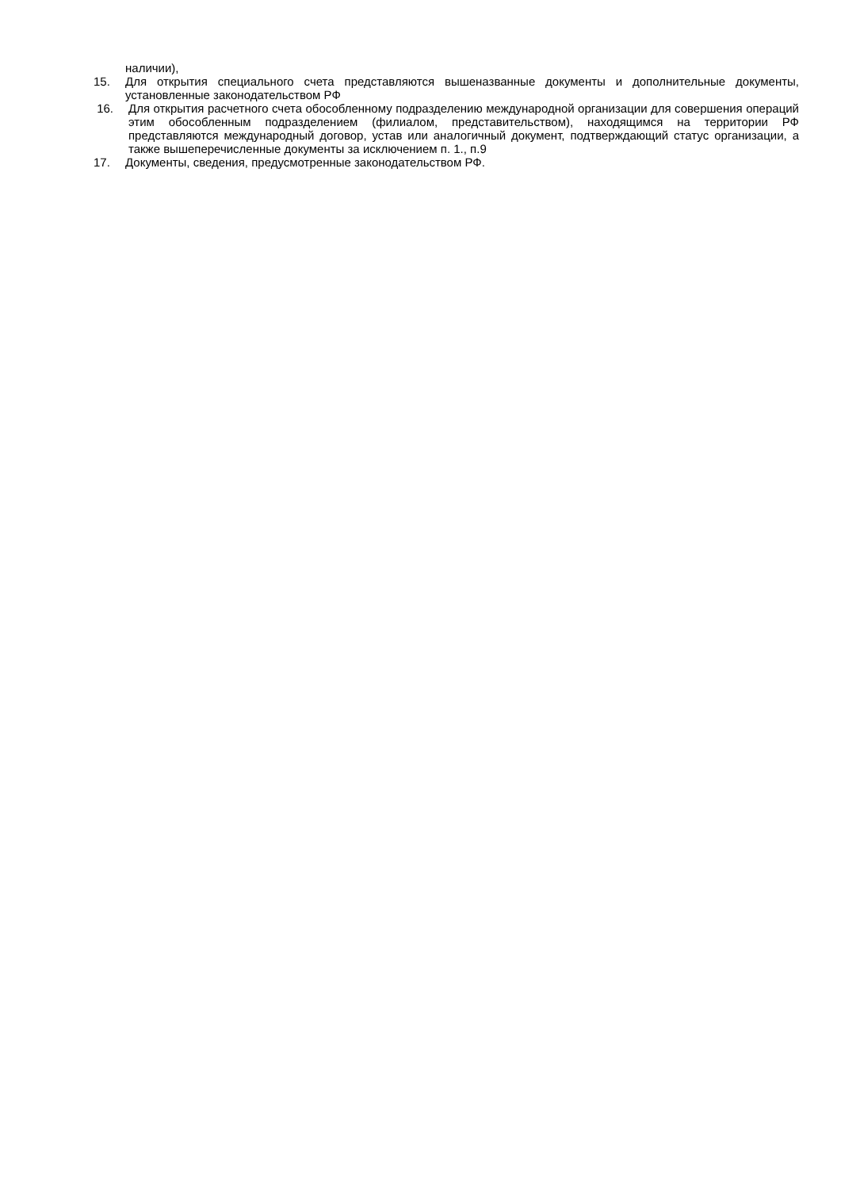наличии),
15. Для открытия специального счета представляются вышеназванные документы и дополнительные документы, установленные законодательством РФ
16. Для открытия расчетного счета обособленному подразделению международной организации для совершения операций этим обособленным подразделением (филиалом, представительством), находящимся на территории РФ представляются международный договор, устав или аналогичный документ, подтверждающий статус организации, а также вышеперечисленные документы за исключением п. 1., п.9
17. Документы, сведения, предусмотренные законодательством РФ.